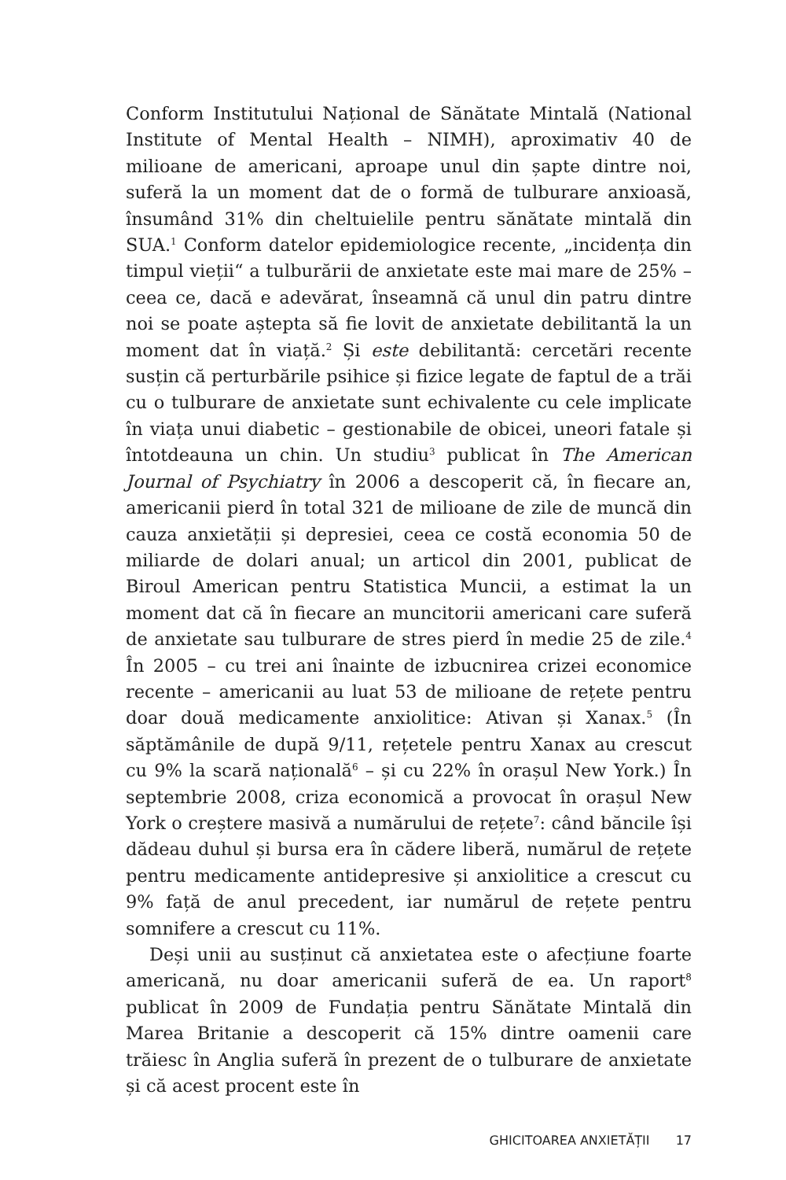Conform Institutului Național de Sănătate Mintală (National Institute of Mental Health – NIMH), aproximativ 40 de milioane de americani, aproape unul din șapte dintre noi, suferă la un moment dat de o formă de tulburare anxioasă, însumând 31% din cheltuielile pentru sănătate mintală din SUA.<sup>1</sup> Conform datelor epidemiologice recente, „incidența din timpul vieții“ a tulburării de anxietate este mai mare de 25% – ceea ce, dacă e adevărat, înseamnă că unul din patru dintre noi se poate aștepta să fie lovit de anxietate debilitantă la un moment dat în viață.<sup>2</sup> Și este debilitantă: cercetări recente susțin că perturbările psihice și fizice legate de faptul de a trăi cu o tulburare de anxietate sunt echivalente cu cele implicate în viața unui diabetic – gestionabile de obicei, uneori fatale și întotdeauna un chin. Un studiu<sup>3</sup> publicat în The American Journal of Psychiatry în 2006 a descoperit că, în fiecare an, americanii pierd în total 321 de milioane de zile de muncă din cauza anxietății și depresiei, ceea ce costă economia 50 de miliarde de dolari anual; un articol din 2001, publicat de Biroul American pentru Statistica Muncii, a estimat la un moment dat că în fiecare an muncitorii americani care suferă de anxietate sau tulburare de stres pierd în medie 25 de zile.<sup>4</sup> În 2005 – cu trei ani înainte de izbucnirea crizei economice recente – americanii au luat 53 de milioane de rețete pentru doar două medicamente anxiolitice: Ativan și Xanax.<sup>5</sup> (În săptămânile de după 9/11, rețetele pentru Xanax au crescut cu 9% la scară națională<sup>6</sup> – și cu 22% în orașul New York.) În septembrie 2008, criza economică a provocat în orașul New York o creștere masivă a numărului de rețete<sup>7</sup>: când băncile își dădeau duhul și bursa era în cădere liberă, numărul de rețete pentru medicamente antidepresive și anxiolitice a crescut cu 9% față de anul precedent, iar numărul de rețete pentru somnifere a crescut cu 11%.
Deși unii au susținut că anxietatea este o afecțiune foarte americană, nu doar americanii suferă de ea. Un raport<sup>8</sup> publicat în 2009 de Fundația pentru Sănătate Mintală din Marea Britanie a descoperit că 15% dintre oamenii care trăiesc în Anglia suferă în prezent de o tulburare de anxietate și că acest procent este în
GHICITOAREA ANXIETĂȚII 17